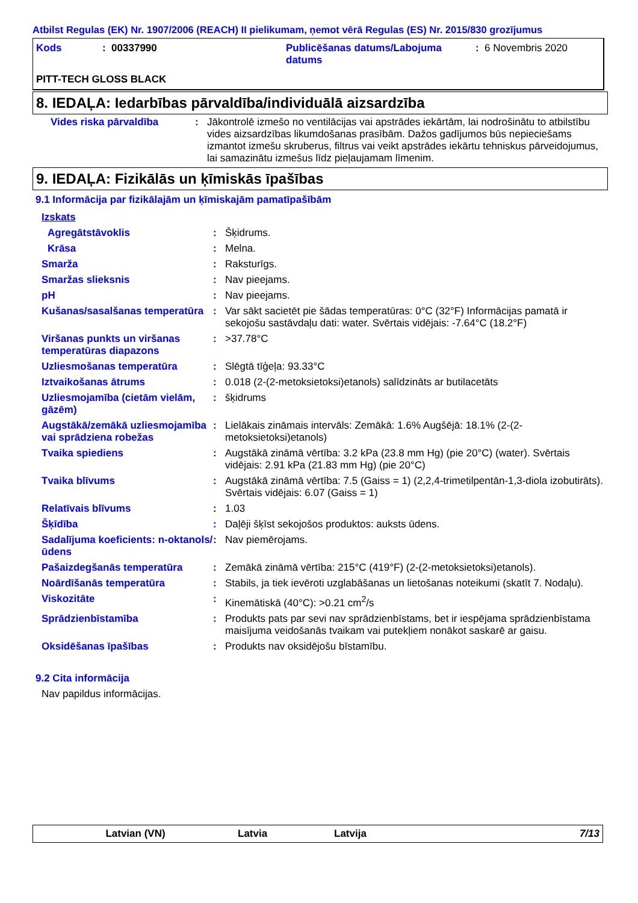Atbilst Regulas (EK) Nr. 1907/2006 (REACH) II pielikumam, ņemot vērā Regulas (ES) Nr. 2015/830 grozījumus
| Kods | : 00337990 | Publicēšanas datums/Labojuma datums | : 6 Novembris 2020 |
PITT-TECH GLOSS BLACK
8. IEDAĻA: Iedarbības pārvaldība/individuālā aizsardzība
| Vides riska pārvaldība | : | Jākontrolē izmešo no ventilācijas vai apstrādes iekārtām, lai nodrošinātu to atbilstību vides aizsardzības likumdošanas prasībām. Dažos gadījumos būs nepieciešams izmantot izmešu skruberus, filtrus vai veikt apstrādes iekārtu tehniskus pārveidojumus, lai samazinātu izmešus līdz pieļaujamam līmenim. |
9. IEDAĻA: Fizikālās un ķīmiskās īpašības
9.1 Informācija par fizikālajām un ķīmiskajām pamatīpašībām
| Izskats | | |
| Agregātstāvoklis | : | Šķidrums. |
| Krāsa | : | Melna. |
| Smarža | : | Raksturīgs. |
| Smaržas slieksnis | : | Nav pieejams. |
| pH | : | Nav pieejams. |
| Kušanas/sasalšanas temperatūra | : | Var sākt sacietēt pie šādas temperatūras: 0°C (32°F) Informācijas pamatā ir sekojošu sastāvdaļu dati: water. Svērtais vidējais: -7.64°C (18.2°F) |
| Viršanas punkts un viršanas temperatūras diapazons | : | >37.78°C |
| Uzliesmošanas temperatūra | : | Slēgtā tīģeļa: 93.33°C |
| Iztvaikošanas ātrums | : | 0.018 (2-(2-metoksietoksi)etanols) salīdzināts ar butilacetāts |
| Uzliesmojamība (cietām vielām, gāzēm) | : | šķidrums |
| Augstākā/zemākā uzliesmojamība vai sprādziena robežas | : | Lielākais zināmais intervāls: Zemākā: 1.6% Augšējā: 18.1% (2-(2-metoksietoksi)etanols) |
| Tvaika spiediens | : | Augstākā zināmā vērtība: 3.2 kPa (23.8 mm Hg) (pie 20°C) (water). Svērtais vidējais: 2.91 kPa (21.83 mm Hg) (pie 20°C) |
| Tvaika blīvums | : | Augstākā zināmā vērtība: 7.5 (Gaiss = 1) (2,2,4-trimetilpentān-1,3-diola izobutirāts). Svērtais vidējais: 6.07 (Gaiss = 1) |
| Relatīvais blīvums | : | 1.03 |
| Šķīdība | : | Daļēji šķīst sekojošos produktos: auksts ūdens. |
| Sadalījuma koeficients: n-oktanols/ūdens | : | Nav piemērojams. |
| Pašaizdegšanās temperatūra | : | Zemākā zināmā vērtība: 215°C (419°F) (2-(2-metoksietoksi)etanols). |
| Noārdīšanās temperatūra | : | Stabils, ja tiek ievēroti uzglabāšanas un lietošanas noteikumi (skatīt 7. Nodaļu). |
| Viskozitāte | : | Kinemātiskā (40°C): >0.21 cm<sup>2</sup>/s |
| Sprādzienbīstamība | : | Produkts pats par sevi nav sprādzienbīstams, bet ir iespējama sprādzienbīstama maisījuma veidošanās tvaikam vai putekļiem nonākot saskarē ar gaisu. |
| Oksidēšanas īpašības | : | Produkts nav oksidējošu bīstamību. |
9.2 Cita informācija
Nav papildus informācijas.
Latvian (VN) Latvia Latvija 7/13